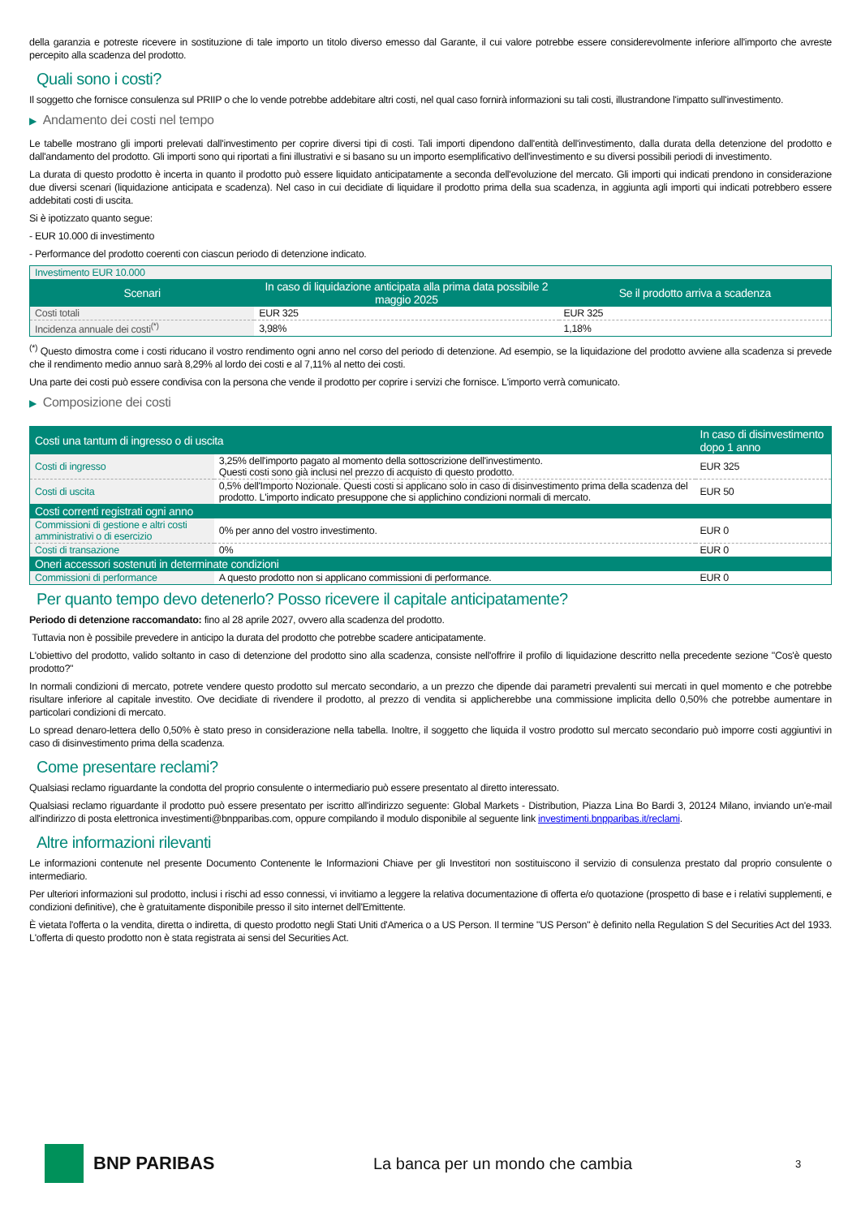della garanzia e potreste ricevere in sostituzione di tale importo un titolo diverso emesso dal Garante, il cui valore potrebbe essere considerevolmente inferiore all'importo che avreste percepito alla scadenza del prodotto.
Quali sono i costi?
Il soggetto che fornisce consulenza sul PRIIP o che lo vende potrebbe addebitare altri costi, nel qual caso fornirà informazioni su tali costi, illustrandone l'impatto sull'investimento.
▶ Andamento dei costi nel tempo
Le tabelle mostrano gli importi prelevati dall'investimento per coprire diversi tipi di costi. Tali importi dipendono dall'entità dell'investimento, dalla durata della detenzione del prodotto e dall'andamento del prodotto. Gli importi sono qui riportati a fini illustrativi e si basano su un importo esemplificativo dell'investimento e su diversi possibili periodi di investimento.
La durata di questo prodotto è incerta in quanto il prodotto può essere liquidato anticipatamente a seconda dell'evoluzione del mercato. Gli importi qui indicati prendono in considerazione due diversi scenari (liquidazione anticipata e scadenza). Nel caso in cui decidiate di liquidare il prodotto prima della sua scadenza, in aggiunta agli importi qui indicati potrebbero essere addebitati costi di uscita.
Si è ipotizzato quanto segue:
- EUR 10.000 di investimento
- Performance del prodotto coerenti con ciascun periodo di detenzione indicato.
| Investimento EUR 10.000 | | |
| Scenari | In caso di liquidazione anticipata alla prima data possibile 2 maggio 2025 | Se il prodotto arriva a scadenza |
| Costi totali | EUR 325 | EUR 325 |
| Incidenza annuale dei costi<sup>(*)</sup> | 3,98% | 1,18% |
<sup>(*)</sup> Questo dimostra come i costi riducano il vostro rendimento ogni anno nel corso del periodo di detenzione. Ad esempio, se la liquidazione del prodotto avviene alla scadenza si prevede che il rendimento medio annuo sarà 8,29% al lordo dei costi e al 7,11% al netto dei costi.
Una parte dei costi può essere condivisa con la persona che vende il prodotto per coprire i servizi che fornisce. L'importo verrà comunicato.
▶ Composizione dei costi
| Costi una tantum di ingresso o di uscita | | In caso di disinvestimento dopo 1 anno |
| Costi di ingresso | 3,25% dell'importo pagato al momento della sottoscrizione dell'investimento. Questi costi sono già inclusi nel prezzo di acquisto di questo prodotto. | EUR 325 |
| Costi di uscita | 0,5% dell'Importo Nozionale. Questi costi si applicano solo in caso di disinvestimento prima della scadenza del prodotto. L'importo indicato presuppone che si applichino condizioni normali di mercato. | EUR 50 |
| Costi correnti registrati ogni anno | | |
| Commissioni di gestione e altri costi amministrativi o di esercizio | 0% per anno del vostro investimento. | EUR 0 |
| Costi di transazione | 0% | EUR 0 |
| Oneri accessori sostenuti in determinate condizioni | | |
| Commissioni di performance | A questo prodotto non si applicano commissioni di performance. | EUR 0 |
Per quanto tempo devo detenerlo? Posso ricevere il capitale anticipatamente?
Periodo di detenzione raccomandato: fino al 28 aprile 2027, ovvero alla scadenza del prodotto.
Tuttavia non è possibile prevedere in anticipo la durata del prodotto che potrebbe scadere anticipatamente.
L'obiettivo del prodotto, valido soltanto in caso di detenzione del prodotto sino alla scadenza, consiste nell'offrire il profilo di liquidazione descritto nella precedente sezione "Cos'è questo prodotto?"
In normali condizioni di mercato, potrete vendere questo prodotto sul mercato secondario, a un prezzo che dipende dai parametri prevalenti sui mercati in quel momento e che potrebbe risultare inferiore al capitale investito. Ove decidiate di rivendere il prodotto, al prezzo di vendita si applicherebbe una commissione implicita dello 0,50% che potrebbe aumentare in particolari condizioni di mercato.
Lo spread denaro-lettera dello 0,50% è stato preso in considerazione nella tabella. Inoltre, il soggetto che liquida il vostro prodotto sul mercato secondario può imporre costi aggiuntivi in caso di disinvestimento prima della scadenza.
Come presentare reclami?
Qualsiasi reclamo riguardante la condotta del proprio consulente o intermediario può essere presentato al diretto interessato.
Qualsiasi reclamo riguardante il prodotto può essere presentato per iscritto all'indirizzo seguente: Global Markets - Distribution, Piazza Lina Bo Bardi 3, 20124 Milano, inviando un'e-mail all'indirizzo di posta elettronica investimenti@bnpparibas.com, oppure compilando il modulo disponibile al seguente link investimenti.bnpparibas.it/reclami.
Altre informazioni rilevanti
Le informazioni contenute nel presente Documento Contenente le Informazioni Chiave per gli Investitori non sostituiscono il servizio di consulenza prestato dal proprio consulente o intermediario.
Per ulteriori informazioni sul prodotto, inclusi i rischi ad esso connessi, vi invitiamo a leggere la relativa documentazione di offerta e/o quotazione (prospetto di base e i relativi supplementi, e condizioni definitive), che è gratuitamente disponibile presso il sito internet dell'Emittente.
È vietata l'offerta o la vendita, diretta o indiretta, di questo prodotto negli Stati Uniti d'America o a US Person. Il termine "US Person" è definito nella Regulation S del Securities Act del 1933. L'offerta di questo prodotto non è stata registrata ai sensi del Securities Act.
BNP PARIBAS La banca per un mondo che cambia
3